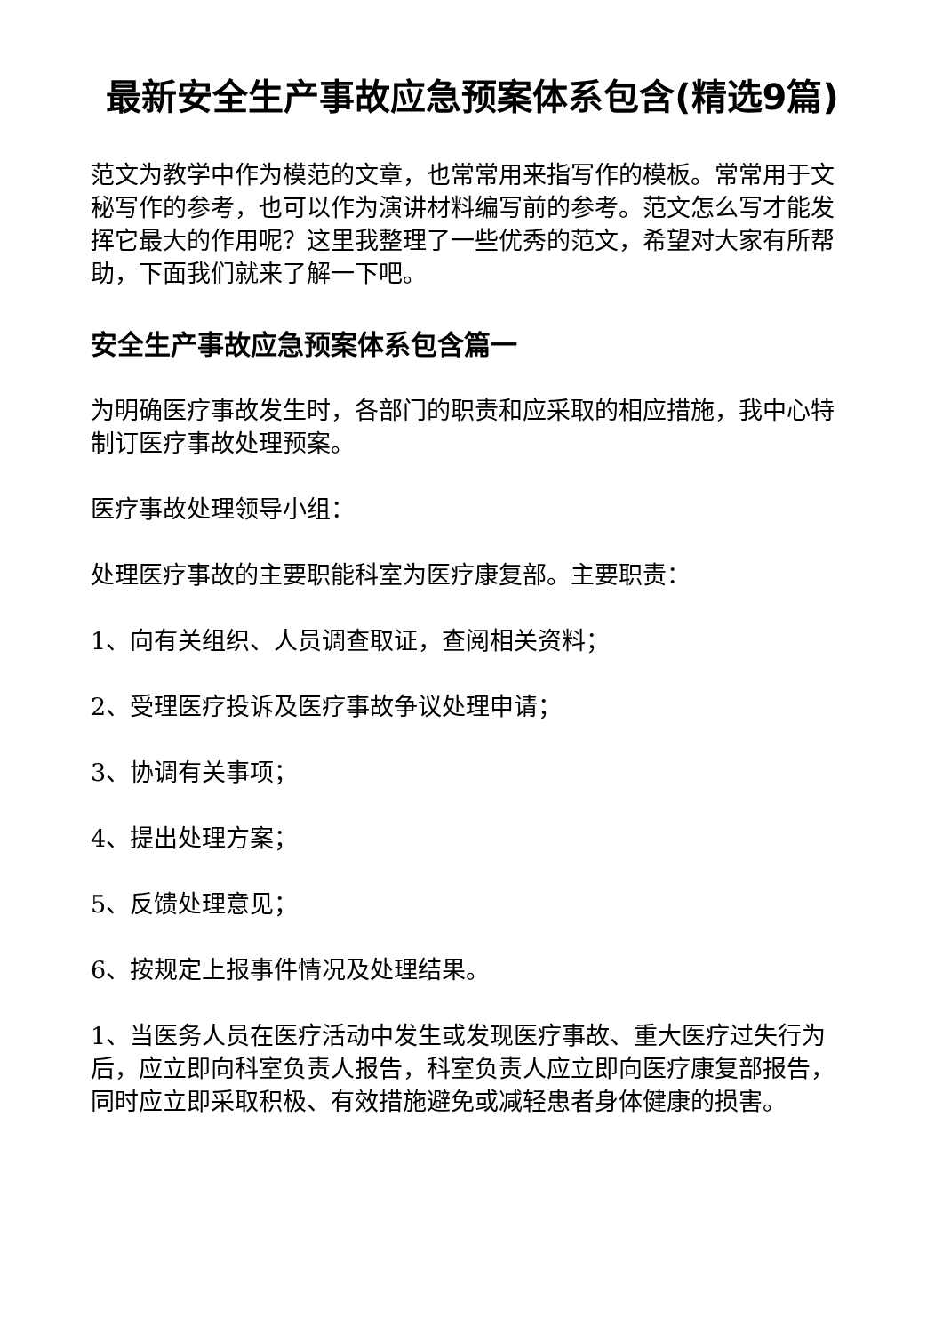最新安全生产事故应急预案体系包含(精选9篇)
范文为教学中作为模范的文章，也常常用来指写作的模板。常常用于文秘写作的参考，也可以作为演讲材料编写前的参考。范文怎么写才能发挥它最大的作用呢？这里我整理了一些优秀的范文，希望对大家有所帮助，下面我们就来了解一下吧。
安全生产事故应急预案体系包含篇一
为明确医疗事故发生时，各部门的职责和应采取的相应措施，我中心特制订医疗事故处理预案。
医疗事故处理领导小组：
处理医疗事故的主要职能科室为医疗康复部。主要职责：
1、向有关组织、人员调查取证，查阅相关资料；
2、受理医疗投诉及医疗事故争议处理申请；
3、协调有关事项；
4、提出处理方案；
5、反馈处理意见；
6、按规定上报事件情况及处理结果。
1、当医务人员在医疗活动中发生或发现医疗事故、重大医疗过失行为后，应立即向科室负责人报告，科室负责人应立即向医疗康复部报告，同时应立即采取积极、有效措施避免或减轻患者身体健康的损害。